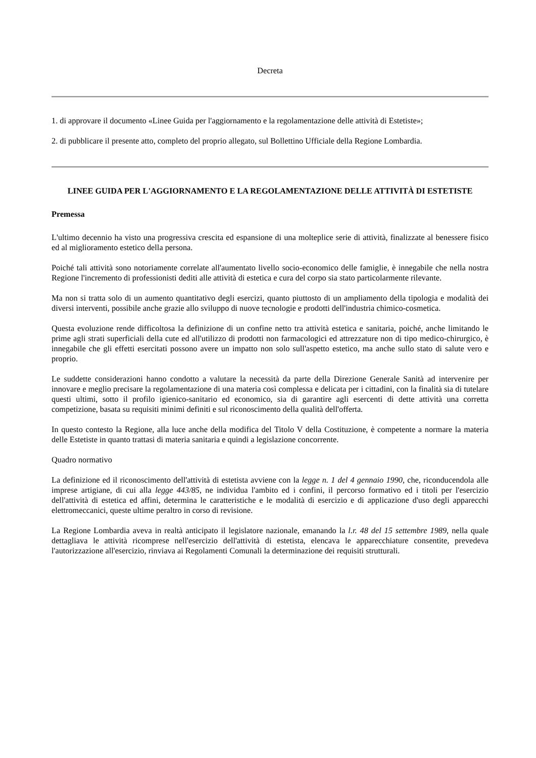Decreta
1. di approvare il documento «Linee Guida per l'aggiornamento e la regolamentazione delle attività di Estetiste»;
2. di pubblicare il presente atto, completo del proprio allegato, sul Bollettino Ufficiale della Regione Lombardia.
LINEE GUIDA PER L'AGGIORNAMENTO E LA REGOLAMENTAZIONE DELLE ATTIVITÀ DI ESTETISTE
Premessa
L'ultimo decennio ha visto una progressiva crescita ed espansione di una molteplice serie di attività, finalizzate al benessere fisico ed al miglioramento estetico della persona.
Poiché tali attività sono notoriamente correlate all'aumentato livello socio-economico delle famiglie, è innegabile che nella nostra Regione l'incremento di professionisti dediti alle attività di estetica e cura del corpo sia stato particolarmente rilevante.
Ma non si tratta solo di un aumento quantitativo degli esercizi, quanto piuttosto di un ampliamento della tipologia e modalità dei diversi interventi, possibile anche grazie allo sviluppo di nuove tecnologie e prodotti dell'industria chimico-cosmetica.
Questa evoluzione rende difficoltosa la definizione di un confine netto tra attività estetica e sanitaria, poiché, anche limitando le prime agli strati superficiali della cute ed all'utilizzo di prodotti non farmacologici ed attrezzature non di tipo medico-chirurgico, è innegabile che gli effetti esercitati possono avere un impatto non solo sull'aspetto estetico, ma anche sullo stato di salute vero e proprio.
Le suddette considerazioni hanno condotto a valutare la necessità da parte della Direzione Generale Sanità ad intervenire per innovare e meglio precisare la regolamentazione di una materia così complessa e delicata per i cittadini, con la finalità sia di tutelare questi ultimi, sotto il profilo igienico-sanitario ed economico, sia di garantire agli esercenti di dette attività una corretta competizione, basata su requisiti minimi definiti e sul riconoscimento della qualità dell'offerta.
In questo contesto la Regione, alla luce anche della modifica del Titolo V della Costituzione, è competente a normare la materia delle Estetiste in quanto trattasi di materia sanitaria e quindi a legislazione concorrente.
Quadro normativo
La definizione ed il riconoscimento dell'attività di estetista avviene con la legge n. 1 del 4 gennaio 1990, che, riconducendola alle imprese artigiane, di cui alla legge 443/85, ne individua l'ambito ed i confini, il percorso formativo ed i titoli per l'esercizio dell'attività di estetica ed affini, determina le caratteristiche e le modalità di esercizio e di applicazione d'uso degli apparecchi elettromeccanici, queste ultime peraltro in corso di revisione.
La Regione Lombardia aveva in realtà anticipato il legislatore nazionale, emanando la l.r. 48 del 15 settembre 1989, nella quale dettagliava le attività ricomprese nell'esercizio dell'attività di estetista, elencava le apparecchiature consentite, prevedeva l'autorizzazione all'esercizio, rinviava ai Regolamenti Comunali la determinazione dei requisiti strutturali.